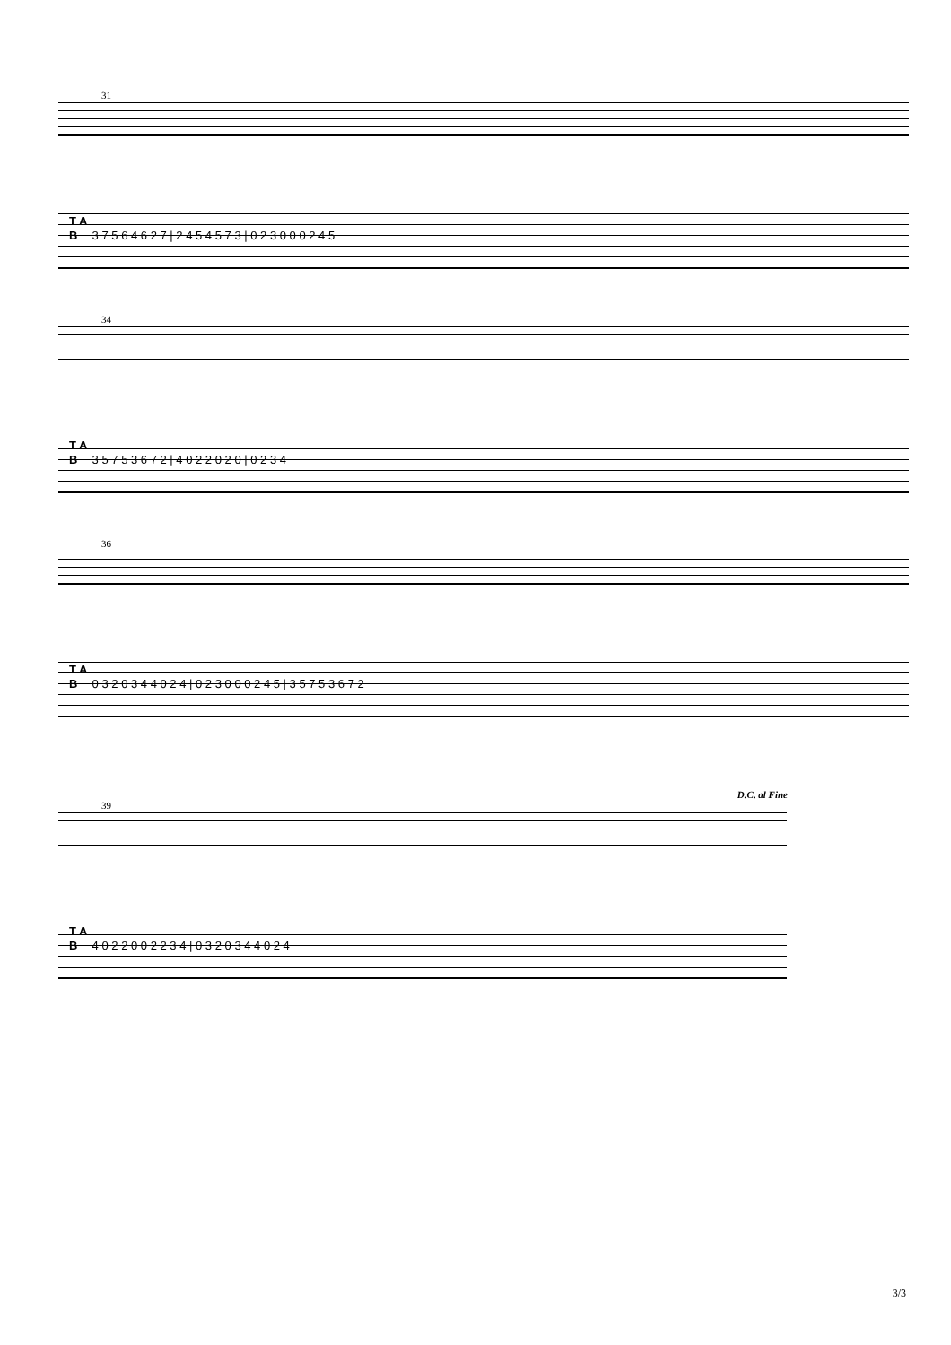31
T A B 3 7 5 6 4 6 2 7 | 2 4 5 4 5 7 3 | 0 2 3 0 0 0 2 4 5
34
T A B 3 5 7 5 3 6 7 2 | 4 0 2 2 0 2 0 | 0 2 3 4
36
T A B 0 3 2 0 3 4 4 0 2 4 | 0 2 3 0 0 0 2 4 5 | 3 5 7 5 3 6 7 2
D.C. al Fine
39
T A B 4 0 2 2 0 0 2 2 3 4 | 0 3 2 0 3 4 4 0 2 4
3/3